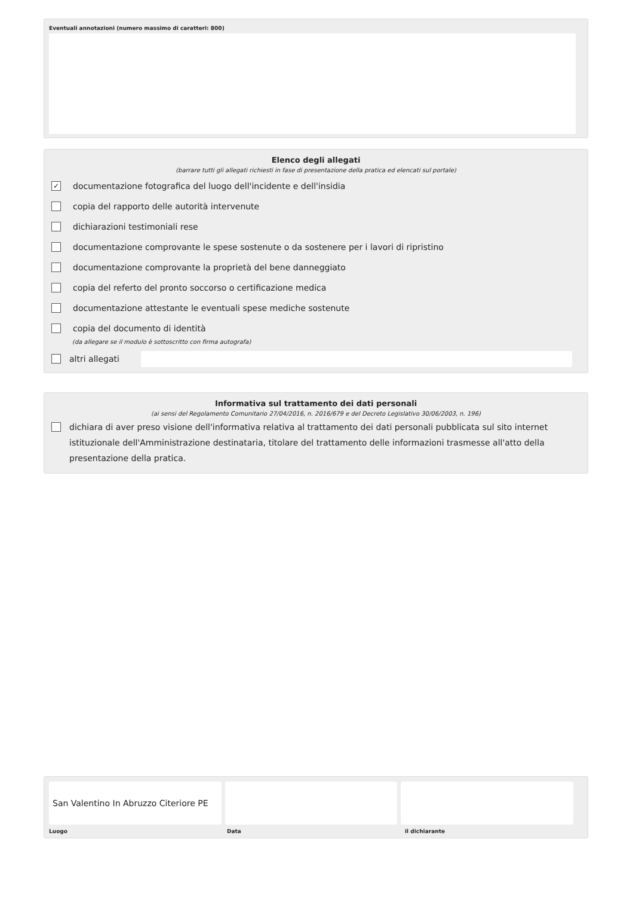Eventuali annotazioni (numero massimo di caratteri: 800)
Elenco degli allegati
(barrare tutti gli allegati richiesti in fase di presentazione della pratica ed elencati sul portale)
✓
documentazione fotografica del luogo dell'incidente e dell'insidia
copia del rapporto delle autorità intervenute
dichiarazioni testimoniali rese
documentazione comprovante le spese sostenute o da sostenere per i lavori di ripristino
documentazione comprovante la proprietà del bene danneggiato
copia del referto del pronto soccorso o certificazione medica
documentazione attestante le eventuali spese mediche sostenute
copia del documento di identità
(da allegare se il modulo è sottoscritto con firma autografa)
altri allegati
Informativa sul trattamento dei dati personali
(ai sensi del Regolamento Comunitario 27/04/2016, n. 2016/679 e del Decreto Legislativo 30/06/2003, n. 196)
dichiara di aver preso visione dell'informativa relativa al trattamento dei dati personali pubblicata sul sito internet istituzionale dell'Amministrazione destinataria, titolare del trattamento delle informazioni trasmesse all'atto della presentazione della pratica.
San Valentino In Abruzzo Citeriore PE
Luogo Data il dichiarante